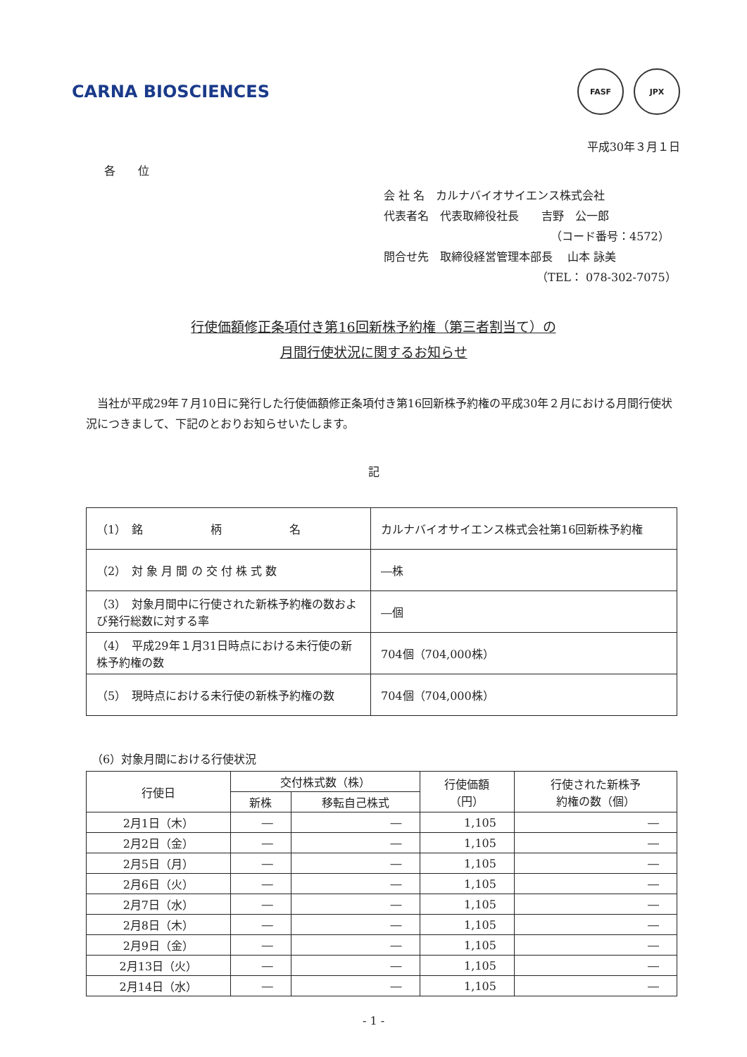CARNA BIOSCIENCES
FASF JPX
平成30年３月１日
各　　位
会 社 名　カルナバイオサイエンス株式会社
代表者名　代表取締役社長　　吉野　公一郎
（コード番号：4572）
問合せ先　取締役経営管理本部長　 山本 詠美
（TEL： 078-302-7075）
行使価額修正条項付き第16回新株予約権（第三者割当て）の
月間行使状況に関するお知らせ
当社が平成29年７月10日に発行した行使価額修正条項付き第16回新株予約権の平成30年２月における月間行使状況につきまして、下記のとおりお知らせいたします。
記
| （1） 銘 柄 名 | カルナバイオサイエンス株式会社第16回新株予約権 |
| （2） 対 象 月 間 の 交 付 株 式 数 | ―株 |
| （3） 対象月間中に行使された新株予約権の数および発行総数に対する率 | ―個 |
| （4） 平成29年１月31日時点における未行使の新株予約権の数 | 704個（704,000株） |
| （5） 現時点における未行使の新株予約権の数 | 704個（704,000株） |
（6）対象月間における行使状況
| 行使日 | 交付株式数（株） | | 行使価額 （円） | 行使された新株予 約権の数（個） |
| --- | --- | --- | --- | --- |
| | 新株 | 移転自己株式 | | |
| 2月1日（木） | ― | ― | 1,105 | ― |
| 2月2日（金） | ― | ― | 1,105 | ― |
| 2月5日（月） | ― | ― | 1,105 | ― |
| 2月6日（火） | ― | ― | 1,105 | ― |
| 2月7日（水） | ― | ― | 1,105 | ― |
| 2月8日（木） | ― | ― | 1,105 | ― |
| 2月9日（金） | ― | ― | 1,105 | ― |
| 2月13日（火） | ― | ― | 1,105 | ― |
| 2月14日（水） | ― | ― | 1,105 | ― |
- 1 -